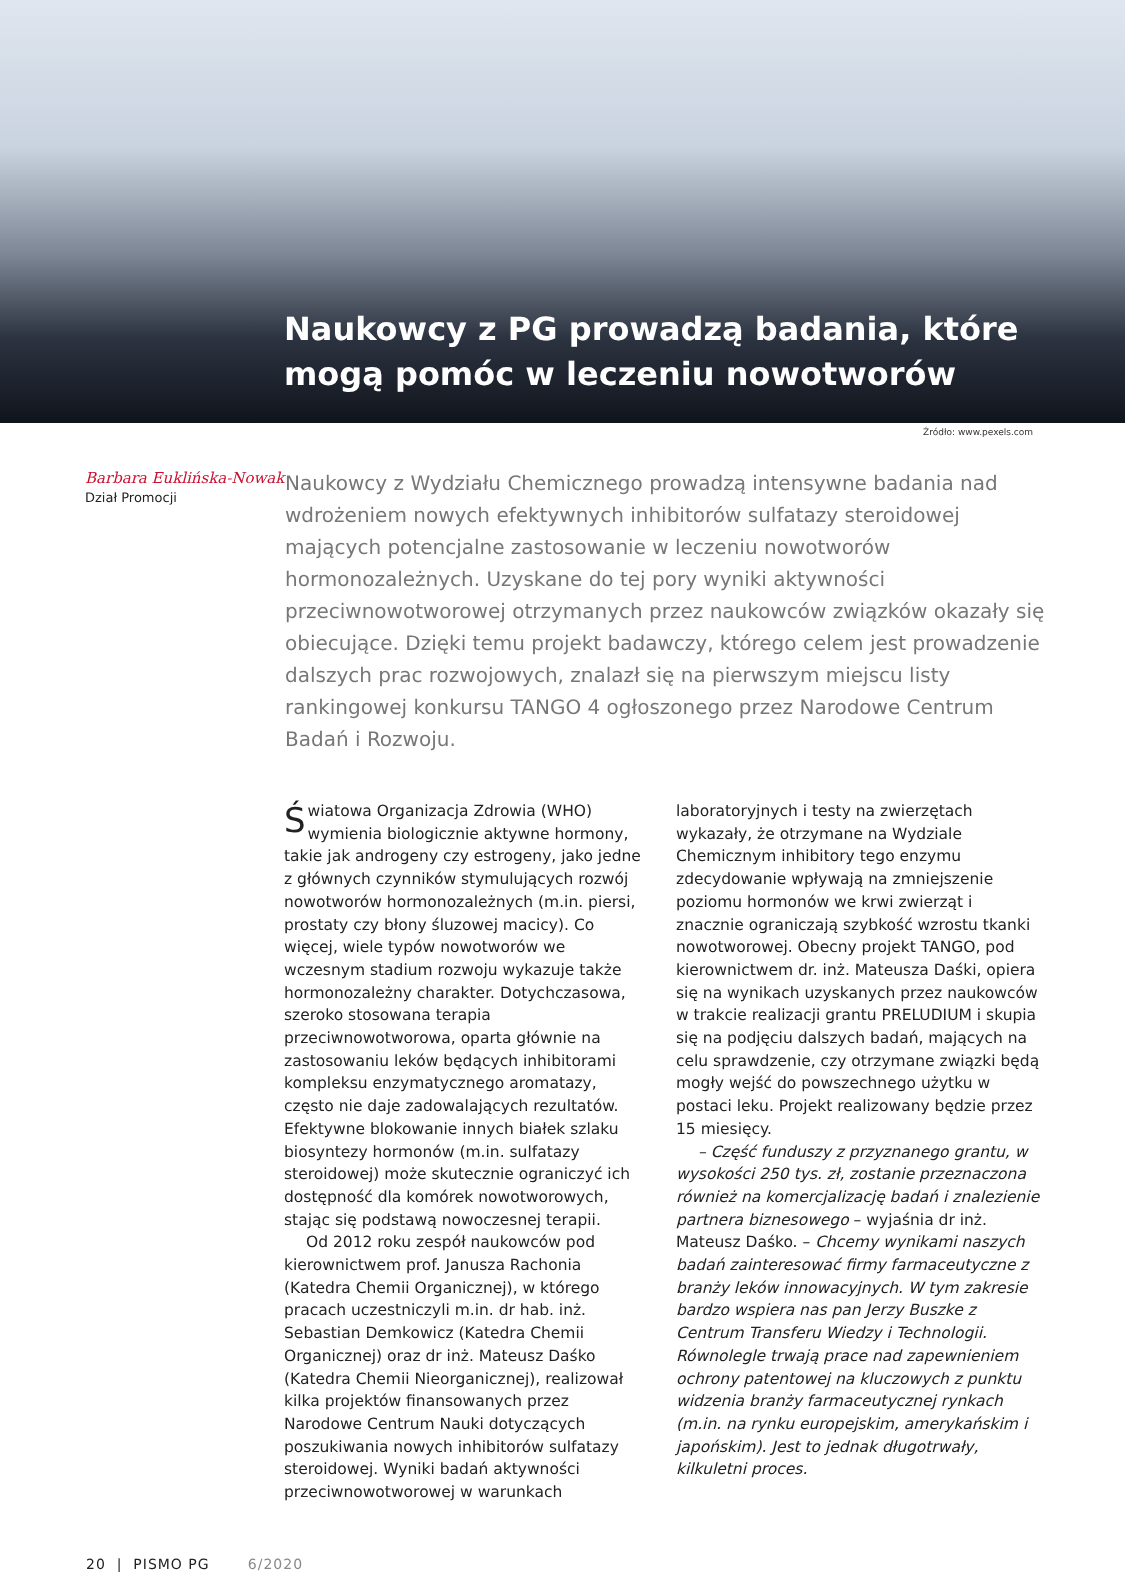Naukowcy z PG prowadzą badania, które mogą pomóc w leczeniu nowotworów
Źródło: www.pexels.com
Barbara Euklińska-Nowak
Dział Promocji
Naukowcy z Wydziału Chemicznego prowadzą intensywne badania nad wdrożeniem nowych efektywnych inhibitorów sulfatazy steroidowej mających potencjalne zastosowanie w leczeniu nowotworów hormonozależnych. Uzyskane do tej pory wyniki aktywności przeciwnowotworowej otrzymanych przez naukowców związków okazały się obiecujące. Dzięki temu projekt badawczy, którego celem jest prowadzenie dalszych prac rozwojowych, znalazł się na pierwszym miejscu listy rankingowej konkursu TANGO 4 ogłoszonego przez Narodowe Centrum Badań i Rozwoju.
Światowa Organizacja Zdrowia (WHO) wymienia biologicznie aktywne hormony, takie jak androgeny czy estrogeny, jako jedne z głównych czynników stymulujących rozwój nowotworów hormonozależnych (m.in. piersi, prostaty czy błony śluzowej macicy). Co więcej, wiele typów nowotworów we wczesnym stadium rozwoju wykazuje także hormonozależny charakter. Dotychczasowa, szeroko stosowana terapia przeciwnowotworowa, oparta głównie na zastosowaniu leków będących inhibitorami kompleksu enzymatycznego aromatazy, często nie daje zadowalających rezultatów. Efektywne blokowanie innych białek szlaku biosyntezy hormonów (m.in. sulfatazy steroidowej) może skutecznie ograniczyć ich dostępność dla komórek nowotworowych, stając się podstawą nowoczesnej terapii.
Od 2012 roku zespół naukowców pod kierownictwem prof. Janusza Rachonia (Katedra Chemii Organicznej), w którego pracach uczestniczyli m.in. dr hab. inż. Sebastian Demkowicz (Katedra Chemii Organicznej) oraz dr inż. Mateusz Daśko (Katedra Chemii Nieorganicznej), realizował kilka projektów finansowanych przez Narodowe Centrum Nauki dotyczących poszukiwania nowych inhibitorów sulfatazy steroidowej. Wyniki badań aktywności przeciwnowotworowej w warunkach
laboratoryjnych i testy na zwierzętach wykazały, że otrzymane na Wydziale Chemicznym inhibitory tego enzymu zdecydowanie wpływają na zmniejszenie poziomu hormonów we krwi zwierząt i znacznie ograniczają szybkość wzrostu tkanki nowotworowej. Obecny projekt TANGO, pod kierownictwem dr. inż. Mateusza Daśki, opiera się na wynikach uzyskanych przez naukowców w trakcie realizacji grantu PRELUDIUM i skupia się na podjęciu dalszych badań, mających na celu sprawdzenie, czy otrzymane związki będą mogły wejść do powszechnego użytku w postaci leku. Projekt realizowany będzie przez 15 miesięcy.
– Część funduszy z przyznanego grantu, w wysokości 250 tys. zł, zostanie przeznaczona również na komercjalizację badań i znalezienie partnera biznesowego – wyjaśnia dr inż. Mateusz Daśko. – Chcemy wynikami naszych badań zainteresować firmy farmaceutyczne z branży leków innowacyjnych. W tym zakresie bardzo wspiera nas pan Jerzy Buszke z Centrum Transferu Wiedzy i Technologii. Równolegle trwają prace nad zapewnieniem ochrony patentowej na kluczowych z punktu widzenia branży farmaceutycznej rynkach (m.in. na rynku europejskim, amerykańskim i japońskim). Jest to jednak długotrwały, kilkuletni proces.
20 | PISMO PG 6/2020